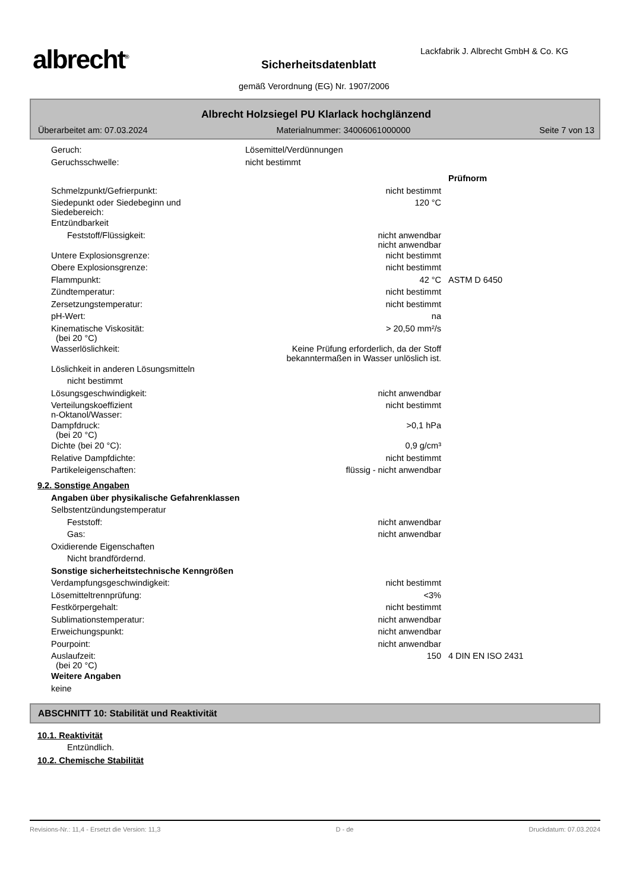albrecht<sup>®</sup>
Lackfabrik J. Albrecht GmbH & Co. KG
Sicherheitsdatenblatt
gemäß Verordnung (EG) Nr. 1907/2006
Albrecht Holzsiegel PU Klarlack hochglänzend
Überarbeitet am: 07.03.2024 Materialnummer: 34006061000000 Seite 7 von 13
| Geruch: | Lösemittel/Verdünnungen | | |
| Geruchsschwelle: | nicht bestimmt | | |
| | | | Prüfnorm |
| Schmelzpunkt/Gefrierpunkt: | | nicht bestimmt | |
| Siedepunkt oder Siedebeginn und Siedebereich: | | 120 °C | |
| Entzündbarkeit | | | |
| Feststoff/Flüssigkeit: | | nicht anwendbar nicht anwendbar | |
| Untere Explosionsgrenze: | | nicht bestimmt | |
| Obere Explosionsgrenze: | | nicht bestimmt | |
| Flammpunkt: | | 42 °C | ASTM D 6450 |
| Zündtemperatur: | | nicht bestimmt | |
| Zersetzungstemperatur: | | nicht bestimmt | |
| pH-Wert: | | na | |
| Kinematische Viskosität: (bei 20 °C) | | > 20,50 mm²/s | |
| Wasserlöslichkeit: | Keine Prüfung erforderlich, da der Stoff bekanntermaßen in Wasser unlöslich ist. | | |
| Löslichkeit in anderen Lösungsmitteln | | | |
| nicht bestimmt | | | |
| Lösungsgeschwindigkeit: | | nicht anwendbar | |
| Verteilungskoeffizient n-Oktanol/Wasser: | | nicht bestimmt | |
| Dampfdruck: (bei 20 °C) | | >0,1 hPa | |
| Dichte (bei 20 °C): | | 0,9 g/cm³ | |
| Relative Dampfdichte: | | nicht bestimmt | |
| Partikeleigenschaften: | | flüssig - nicht anwendbar | |
9.2. Sonstige Angaben
| Angaben über physikalische Gefahrenklassen | | | |
| Selbstentzündungstemperatur | | | |
| Feststoff: | | nicht anwendbar | |
| Gas: | | nicht anwendbar | |
| Oxidierende Eigenschaften | | | |
| Nicht brandfördernd. | | | |
| Sonstige sicherheitstechnische Kenngrößen | | | |
| Verdampfungsgeschwindigkeit: | | nicht bestimmt | |
| Lösemitteltrennprüfung: | | <3% | |
| Festkörpergehalt: | | nicht bestimmt | |
| Sublimationstemperatur: | | nicht anwendbar | |
| Erweichungspunkt: | | nicht anwendbar | |
| Pourpoint: | | nicht anwendbar | |
| Auslaufzeit: (bei 20 °C) | | 150 | 4 DIN EN ISO 2431 |
| Weitere Angaben | | | |
| keine | | | |
ABSCHNITT 10: Stabilität und Reaktivität
10.1. Reaktivität
Entzündlich.
10.2. Chemische Stabilität
Revisions-Nr.: 11,4 - Ersetzt die Version: 11,3 D - de Druckdatum: 07.03.2024